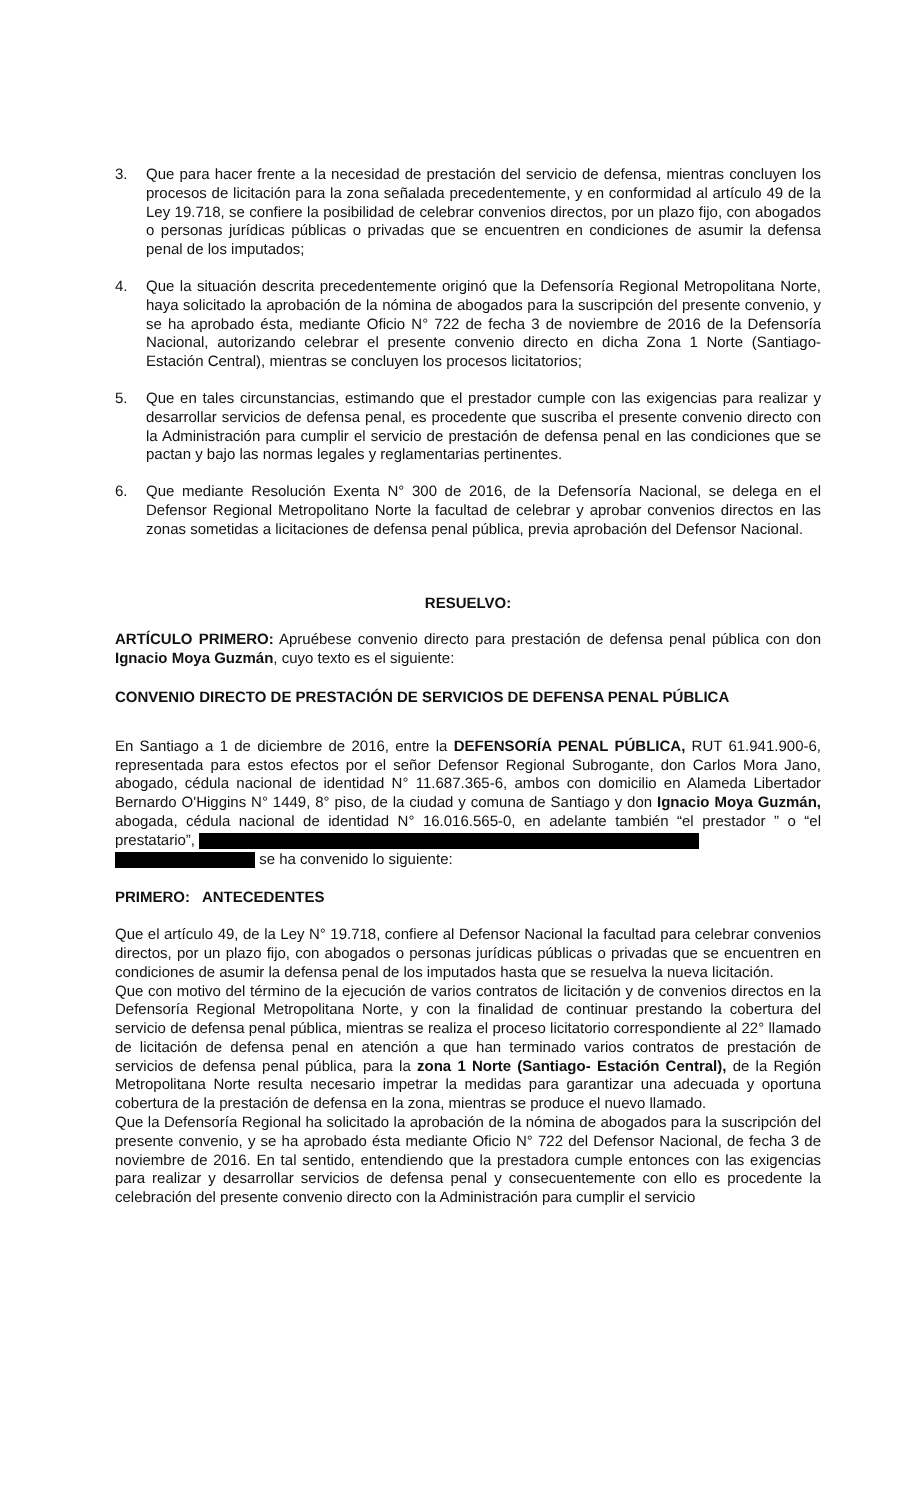3. Que para hacer frente a la necesidad de prestación del servicio de defensa, mientras concluyen los procesos de licitación para la zona señalada precedentemente, y en conformidad al artículo 49 de la Ley 19.718, se confiere la posibilidad de celebrar convenios directos, por un plazo fijo, con abogados o personas jurídicas públicas o privadas que se encuentren en condiciones de asumir la defensa penal de los imputados;
4. Que la situación descrita precedentemente originó que la Defensoría Regional Metropolitana Norte, haya solicitado la aprobación de la nómina de abogados para la suscripción del presente convenio, y se ha aprobado ésta, mediante Oficio N° 722 de fecha 3 de noviembre de 2016 de la Defensoría Nacional, autorizando celebrar el presente convenio directo en dicha Zona 1 Norte (Santiago-Estación Central), mientras se concluyen los procesos licitatorios;
5. Que en tales circunstancias, estimando que el prestador cumple con las exigencias para realizar y desarrollar servicios de defensa penal, es procedente que suscriba el presente convenio directo con la Administración para cumplir el servicio de prestación de defensa penal en las condiciones que se pactan y bajo las normas legales y reglamentarias pertinentes.
6. Que mediante Resolución Exenta N° 300 de 2016, de la Defensoría Nacional, se delega en el Defensor Regional Metropolitano Norte la facultad de celebrar y aprobar convenios directos en las zonas sometidas a licitaciones de defensa penal pública, previa aprobación del Defensor Nacional.
RESUELVO:
ARTÍCULO PRIMERO: Apruébese convenio directo para prestación de defensa penal pública con don Ignacio Moya Guzmán, cuyo texto es el siguiente:
CONVENIO DIRECTO DE PRESTACIÓN DE SERVICIOS DE DEFENSA PENAL PÚBLICA
En Santiago a 1 de diciembre de 2016, entre la DEFENSORÍA PENAL PÚBLICA, RUT 61.941.900-6, representada para estos efectos por el señor Defensor Regional Subrogante, don Carlos Mora Jano, abogado, cédula nacional de identidad N° 11.687.365-6, ambos con domicilio en Alameda Libertador Bernardo O'Higgins N° 1449, 8° piso, de la ciudad y comuna de Santiago y don Ignacio Moya Guzmán, abogada, cédula nacional de identidad N° 16.016.565-0, en adelante también “el prestador ” o “el prestatario”,
se ha convenido lo siguiente:
PRIMERO: ANTECEDENTES
Que el artículo 49, de la Ley N° 19.718, confiere al Defensor Nacional la facultad para celebrar convenios directos, por un plazo fijo, con abogados o personas jurídicas públicas o privadas que se encuentren en condiciones de asumir la defensa penal de los imputados hasta que se resuelva la nueva licitación.
Que con motivo del término de la ejecución de varios contratos de licitación y de convenios directos en la Defensoría Regional Metropolitana Norte, y con la finalidad de continuar prestando la cobertura del servicio de defensa penal pública, mientras se realiza el proceso licitatorio correspondiente al 22° llamado de licitación de defensa penal en atención a que han terminado varios contratos de prestación de servicios de defensa penal pública, para la zona 1 Norte (Santiago- Estación Central), de la Región Metropolitana Norte resulta necesario impetrar la medidas para garantizar una adecuada y oportuna cobertura de la prestación de defensa en la zona, mientras se produce el nuevo llamado.
Que la Defensoría Regional ha solicitado la aprobación de la nómina de abogados para la suscripción del presente convenio, y se ha aprobado ésta mediante Oficio N° 722 del Defensor Nacional, de fecha 3 de noviembre de 2016. En tal sentido, entendiendo que la prestadora cumple entonces con las exigencias para realizar y desarrollar servicios de defensa penal y consecuentemente con ello es procedente la celebración del presente convenio directo con la Administración para cumplir el servicio